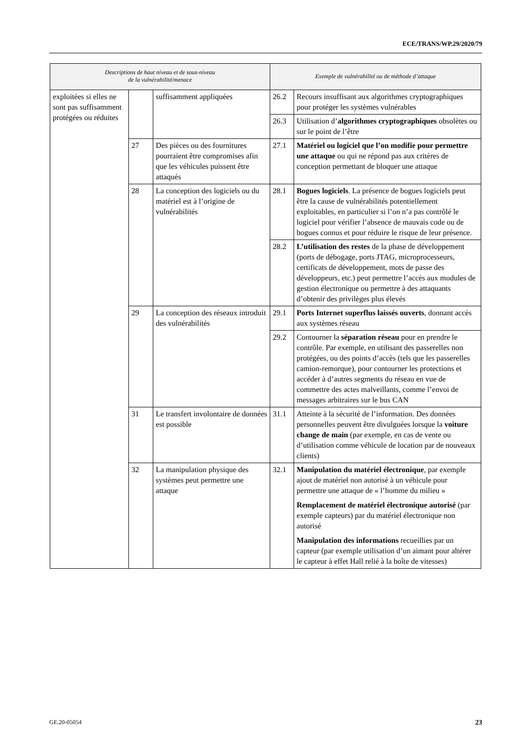ECE/TRANS/WP.29/2020/79
| Descriptions de haut niveau et de sous-niveau de la vulnérabilité/menace | | | Exemple de vulnérabilité ou de méthode d’attaque | |
| --- | --- | --- | --- | --- |
| exploitées si elles ne sont pas suffisamment protégées ou réduites | | suffisamment appliquées | 26.2 | Recours insuffisant aux algorithmes cryptographiques pour protéger les systèmes vulnérables |
| | | | 26.3 | Utilisation d’ algorithmes cryptographiques obsolètes ou sur le point de l’être |
| | 27 | Des pièces ou des fournitures pourraient être compromises afin que les véhicules puissent être attaqués | 27.1 | Matériel ou logiciel que l’on modifie pour permettre une attaque ou qui ne répond pas aux critères de conception permettant de bloquer une attaque |
| | 28 | La conception des logiciels ou du matériel est à l’origine de vulnérabilités | 28.1 | Bogues logiciels . La présence de bogues logiciels peut être la cause de vulnérabilités potentiellement exploitables, en particulier si l’on n’a pas contrôlé le logiciel pour vérifier l’absence de mauvais code ou de bogues connus et pour réduire le risque de leur présence. |
| | | | 28.2 | L’utilisation des restes de la phase de développement (ports de débogage, ports JTAG, microprocesseurs, certificats de développement, mots de passe des développeurs, etc.) peut permettre l’accès aux modules de gestion électronique ou permettre à des attaquants d’obtenir des privilèges plus élevés |
| | 29 | La conception des réseaux introduit des vulnérabilités | 29.1 | Ports Internet superflus laissés ouverts , donnant accès aux systèmes réseau |
| | | | 29.2 | Contourner la séparation réseau pour en prendre le contrôle. Par exemple, en utilisant des passerelles non protégées, ou des points d’accès (tels que les passerelles camion-remorque), pour contourner les protections et accéder à d’autres segments du réseau en vue de commettre des actes malveillants, comme l’envoi de messages arbitraires sur le bus CAN |
| | 31 | Le transfert involontaire de données est possible | 31.1 | Atteinte à la sécurité de l’information. Des données personnelles peuvent être divulguées lorsque la voiture change de main (par exemple, en cas de vente ou d’utilisation comme véhicule de location par de nouveaux clients) |
| | 32 | La manipulation physique des systèmes peut permettre une attaque | 32.1 | Manipulation du matériel électronique , par exemple ajout de matériel non autorisé à un véhicule pour permettre une attaque de « l’homme du milieu » Remplacement de matériel électronique autorisé (par exemple capteurs) par du matériel électronique non autorisé Manipulation des informations recueillies par un capteur (par exemple utilisation d’un aimant pour altérer le capteur à effet Hall relié à la boîte de vitesses) |
GE.20-05054 23